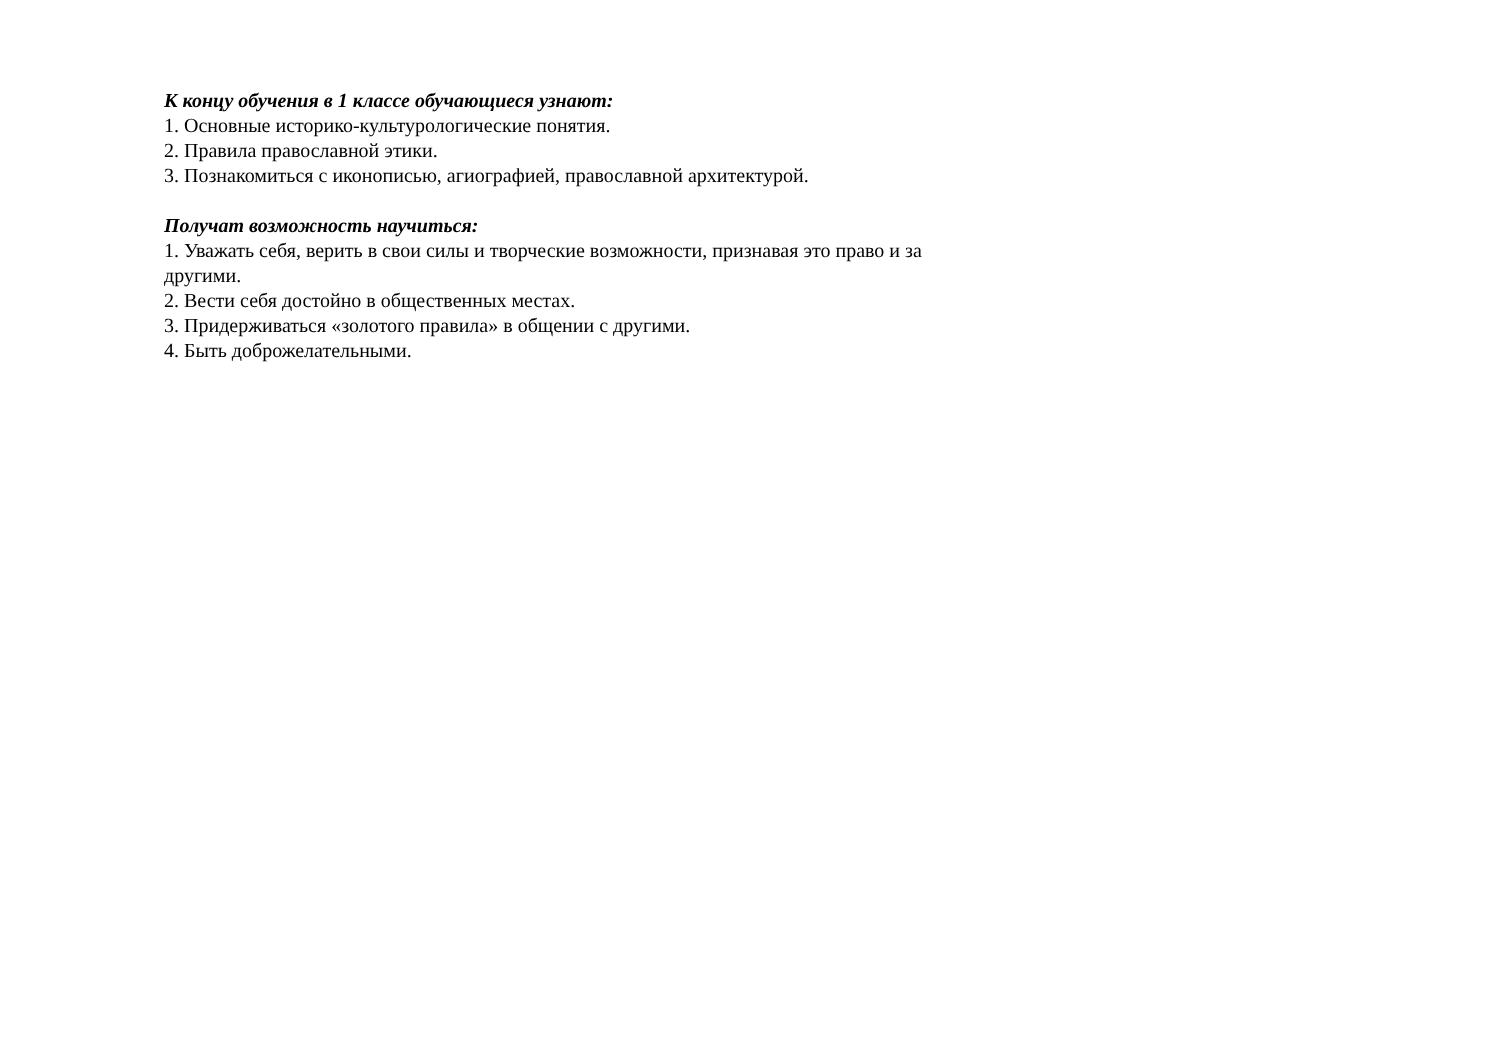К концу обучения в 1 классе обучающиеся узнают:
1. Основные историко-культурологические понятия.
2. Правила православной этики.
3. Познакомиться с иконописью, агиографией, православной архитектурой.
Получат возможность научиться:
1. Уважать себя, верить в свои силы и творческие возможности, признавая это право и за другими.
2. Вести себя достойно в общественных местах.
3. Придерживаться «золотого правила» в общении с другими.
4. Быть доброжелательными.